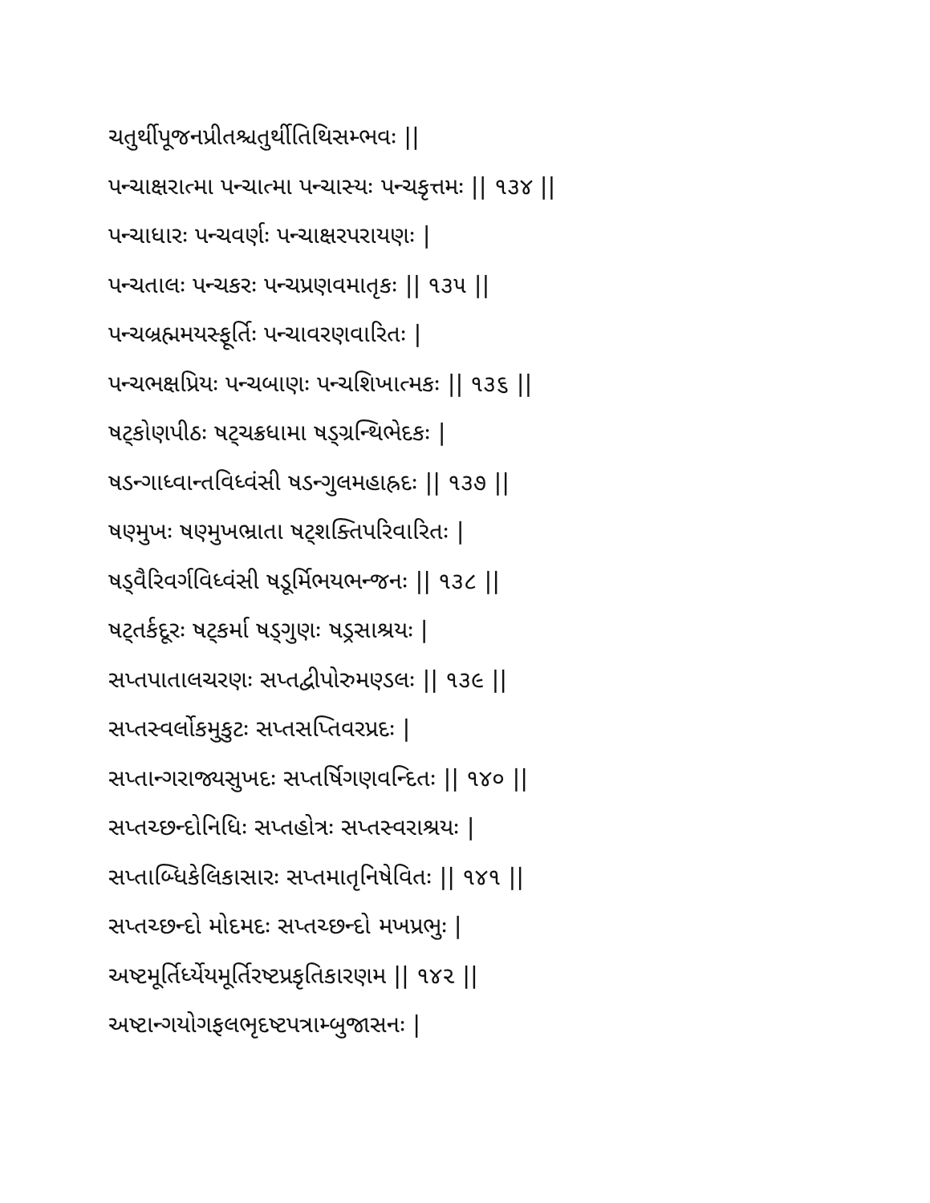ચતુર્થીપૂજનપ્રીતશ્ચતુર્થીતિથિસમ્ભવઃ ||
પન્ચાક્ષરાત્મા પન્ચાત્મા પન્ચાસ્યઃ પન્ચકૃત્તમઃ || ૧૩૪ ||
પન્ચાધારઃ પન્ચવર્ણઃ પન્ચાક્ષરપરાયણઃ |
પન્ચતાલઃ પન્ચકરઃ પન્ચપ્રણવમાતૃકઃ || ૧૩૫ ||
પન્ચબ્રહ્મમયસ્ફૂર્તિઃ પન્ચાવરણવારિતઃ |
પન્ચભક્ષપ્રિયઃ પન્ચબાણઃ પન્ચશિખાત્મકઃ || ૧૩૬ ||
ષટ્કોણપીઠઃ ષટ્ચક્રધામા ષડ્ગ્રન્થિભેદકઃ |
ષડન્ગાધ્વાન્તવિધ્વંસી ષડન્ગુલમહાહ્રદઃ || ૧૩૭ ||
ષણ્મુખઃ ષણ્મુખભ્રાતા ષટ્શક્તિપરિવારિતઃ |
ષડ્વૈરિવર્ગવિધ્વંસી ષડૂર્મિભયભન્જનઃ || ૧૩૮ ||
ષટ્તર્કદૂરઃ ષટ્કર્મા ષડ્ગુણઃ ષડ્રસાશ્રયઃ |
સપ્તપાતાલચરણઃ સપ્તદ્વીપોરુમણ્ડલઃ || ૧૩૯ ||
સપ્તસ્વર્લોકમુકુટઃ સપ્તસપ્તિવરપ્રદઃ |
સપ્તાન્ગરાજ્યસુખદઃ સપ્તર્ષિગણવન્દિતઃ || ૧૪૦ ||
સપ્તચ્છન્દોનિધિઃ સપ્તહોત્રઃ સપ્તસ્વરાશ્રયઃ |
સપ્તાબ્ધિકેલિકાસારઃ સપ્તમાતૃનિષેવિતઃ || ૧૪૧ ||
સપ્તચ્છન્દો મોદમદઃ સપ્તચ્છન્દો મખપ્રભુઃ |
અષ્ટમૂર્તિર્ધ્યેયમૂર્તિરષ્ટપ્રકૃતિકારણમ || ૧૪૨ ||
અષ્ટાન્ગયોગફલભૃદષ્ટપત્રામ્બુજાસનઃ |